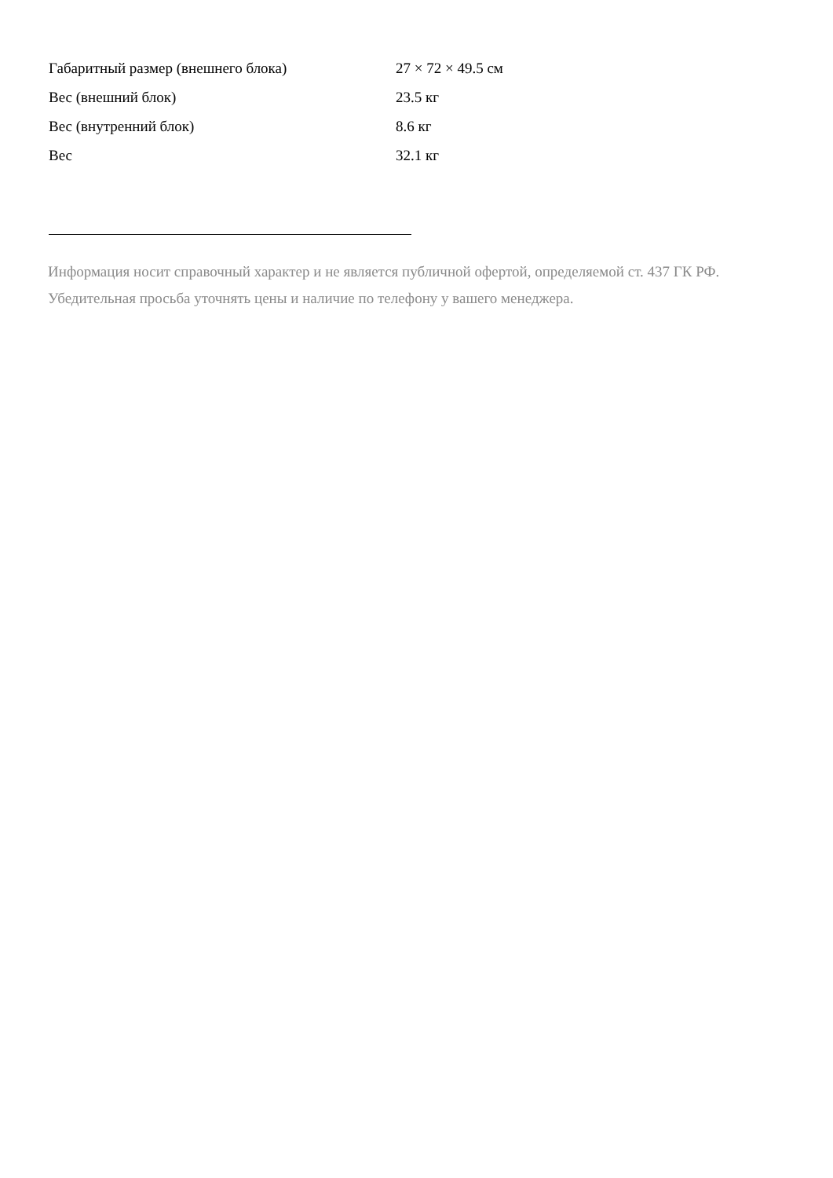| Габаритный размер (внешнего блока) | 27 × 72 × 49.5 см |
| Вес (внешний блок) | 23.5 кг |
| Вес (внутренний блок) | 8.6 кг |
| Вес | 32.1 кг |
Информация носит справочный характер и не является публичной офертой, определяемой ст. 437 ГК РФ. Убедительная просьба уточнять цены и наличие по телефону у вашего менеджера.